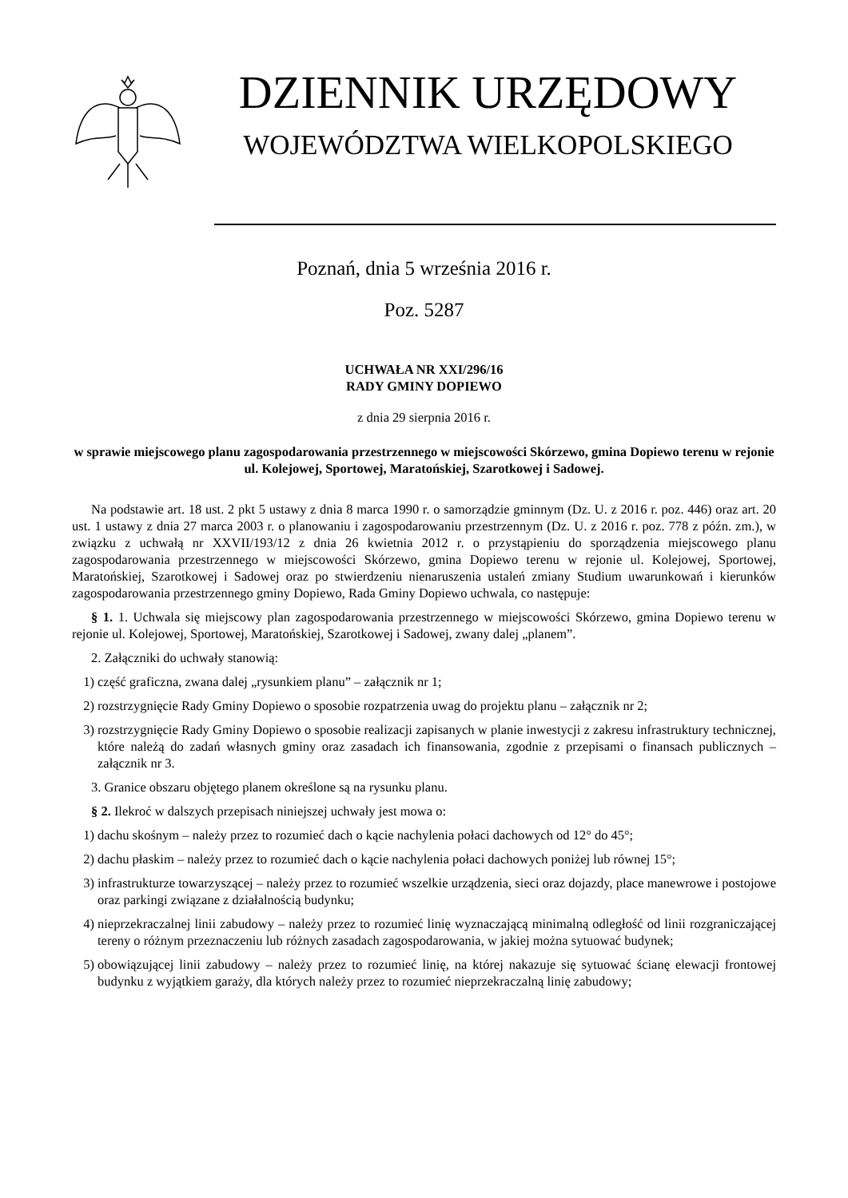DZIENNIK URZĘDOWY
WOJEWÓDZTWA WIELKOPOLSKIEGO
Poznań, dnia 5 września 2016 r.
Poz. 5287
UCHWAŁA NR XXI/296/16
RADY GMINY DOPIEWO
z dnia 29 sierpnia 2016 r.
w sprawie miejscowego planu zagospodarowania przestrzennego w miejscowości Skórzewo, gmina Dopiewo terenu w rejonie ul. Kolejowej, Sportowej, Maratońskiej, Szarotkowej i Sadowej.
Na podstawie art. 18 ust. 2 pkt 5 ustawy z dnia 8 marca 1990 r. o samorządzie gminnym (Dz. U. z 2016 r. poz. 446) oraz art. 20 ust. 1 ustawy z dnia 27 marca 2003 r. o planowaniu i zagospodarowaniu przestrzennym (Dz. U. z 2016 r. poz. 778 z późn. zm.), w związku z uchwałą nr XXVII/193/12 z dnia 26 kwietnia 2012 r. o przystąpieniu do sporządzenia miejscowego planu zagospodarowania przestrzennego w miejscowości Skórzewo, gmina Dopiewo terenu w rejonie ul. Kolejowej, Sportowej, Maratońskiej, Szarotkowej i Sadowej oraz po stwierdzeniu nienaruszenia ustaleń zmiany Studium uwarunkowań i kierunków zagospodarowania przestrzennego gminy Dopiewo, Rada Gminy Dopiewo uchwala, co następuje:
§ 1. 1. Uchwala się miejscowy plan zagospodarowania przestrzennego w miejscowości Skórzewo, gmina Dopiewo terenu w rejonie ul. Kolejowej, Sportowej, Maratońskiej, Szarotkowej i Sadowej, zwany dalej „planem”.
2. Załączniki do uchwały stanowią:
1) część graficzna, zwana dalej „rysunkiem planu” – załącznik nr 1;
2) rozstrzygnięcie Rady Gminy Dopiewo o sposobie rozpatrzenia uwag do projektu planu – załącznik nr 2;
3) rozstrzygnięcie Rady Gminy Dopiewo o sposobie realizacji zapisanych w planie inwestycji z zakresu infrastruktury technicznej, które należą do zadań własnych gminy oraz zasadach ich finansowania, zgodnie z przepisami o finansach publicznych – załącznik nr 3.
3. Granice obszaru objętego planem określone są na rysunku planu.
§ 2. Ilekroć w dalszych przepisach niniejszej uchwały jest mowa o:
1) dachu skośnym – należy przez to rozumieć dach o kącie nachylenia połaci dachowych od 12° do 45°;
2) dachu płaskim – należy przez to rozumieć dach o kącie nachylenia połaci dachowych poniżej lub równej 15°;
3) infrastrukturze towarzyszącej – należy przez to rozumieć wszelkie urządzenia, sieci oraz dojazdy, place manewrowe i postojowe oraz parkingi związane z działalnością budynku;
4) nieprzekraczalnej linii zabudowy – należy przez to rozumieć linię wyznaczającą minimalną odległość od linii rozgraniczającej tereny o różnym przeznaczeniu lub różnych zasadach zagospodarowania, w jakiej można sytuować budynek;
5) obowiązującej linii zabudowy – należy przez to rozumieć linię, na której nakazuje się sytuować ścianę elewacji frontowej budynku z wyjątkiem garaży, dla których należy przez to rozumieć nieprzekraczalną linię zabudowy;